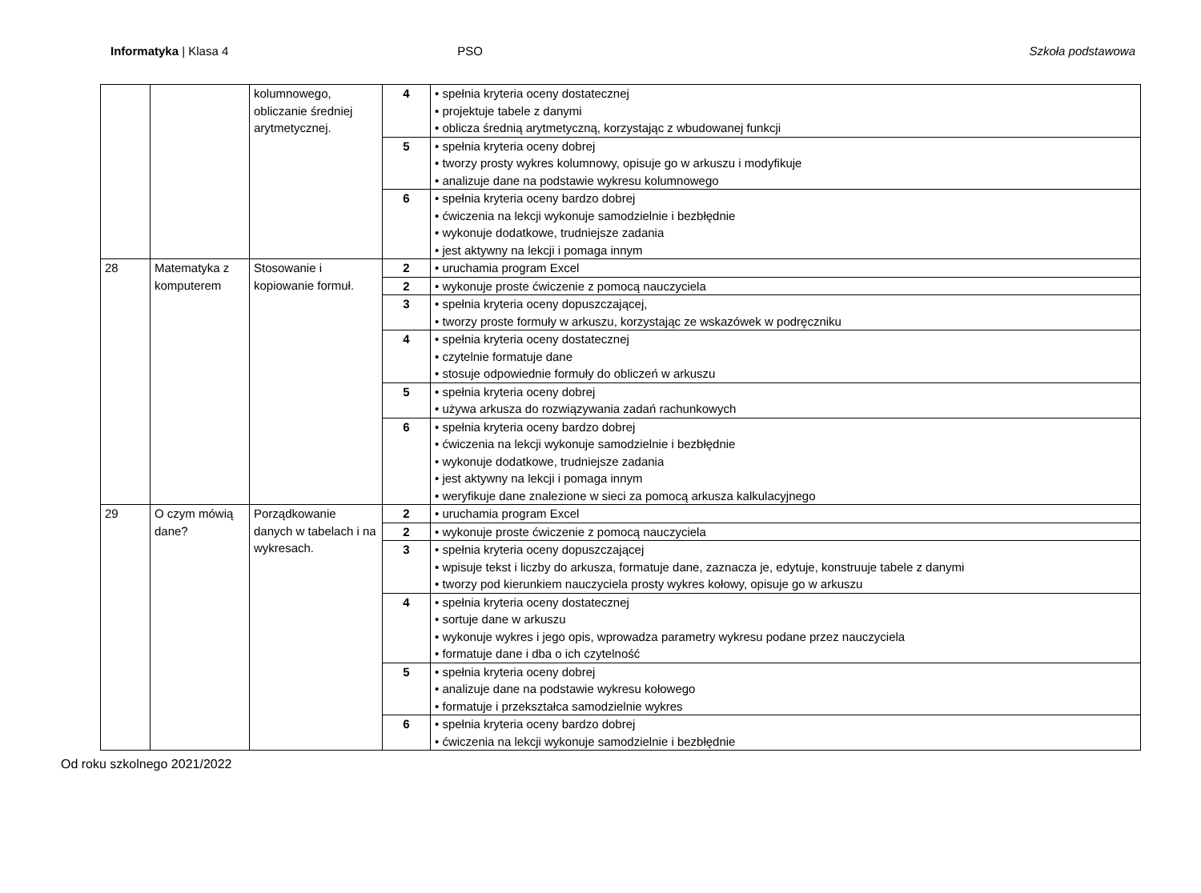Informatyka | Klasa 4 PSO Szkoła podstawowa
| | | kolumnowego, obliczanie średniej arytmetycznej. | 4 | • spełnia kryteria oceny dostatecznej • projektuje tabele z danymi • oblicza średnią arytmetyczną, korzystając z wbudowanej funkcji |
| | | | 5 | • spełnia kryteria oceny dobrej • tworzy prosty wykres kolumnowy, opisuje go w arkuszu i modyfikuje • analizuje dane na podstawie wykresu kolumnowego |
| | | | 6 | • spełnia kryteria oceny bardzo dobrej • ćwiczenia na lekcji wykonuje samodzielnie i bezbłędnie • wykonuje dodatkowe, trudniejsze zadania • jest aktywny na lekcji i pomaga innym |
| 28 | Matematyka z komputerem | Stosowanie i kopiowanie formuł. | 2 | • uruchamia program Excel |
| | | | 2 | • wykonuje proste ćwiczenie z pomocą nauczyciela |
| | | | 3 | • spełnia kryteria oceny dopuszczającej, • tworzy proste formuły w arkuszu, korzystając ze wskazówek w podręczniku |
| | | | 4 | • spełnia kryteria oceny dostatecznej • czytelnie formatuje dane • stosuje odpowiednie formuły do obliczeń w arkuszu |
| | | | 5 | • spełnia kryteria oceny dobrej • używa arkusza do rozwiązywania zadań rachunkowych |
| | | | 6 | • spełnia kryteria oceny bardzo dobrej • ćwiczenia na lekcji wykonuje samodzielnie i bezbłędnie • wykonuje dodatkowe, trudniejsze zadania • jest aktywny na lekcji i pomaga innym • weryfikuje dane znalezione w sieci za pomocą arkusza kalkulacyjnego |
| 29 | O czym mówią dane? | Porządkowanie danych w tabelach i na wykresach. | 2 | • uruchamia program Excel |
| | | | 2 | • wykonuje proste ćwiczenie z pomocą nauczyciela |
| | | | 3 | • spełnia kryteria oceny dopuszczającej • wpisuje tekst i liczby do arkusza, formatuje dane, zaznacza je, edytuje, konstruuje tabele z danymi • tworzy pod kierunkiem nauczyciela prosty wykres kołowy, opisuje go w arkuszu |
| | | | 4 | • spełnia kryteria oceny dostatecznej • sortuje dane w arkuszu • wykonuje wykres i jego opis, wprowadza parametry wykresu podane przez nauczyciela • formatuje dane i dba o ich czytelność |
| | | | 5 | • spełnia kryteria oceny dobrej • analizuje dane na podstawie wykresu kołowego • formatuje i przekształca samodzielnie wykres |
| | | | 6 | • spełnia kryteria oceny bardzo dobrej • ćwiczenia na lekcji wykonuje samodzielnie i bezbłędnie |
Od roku szkolnego 2021/2022